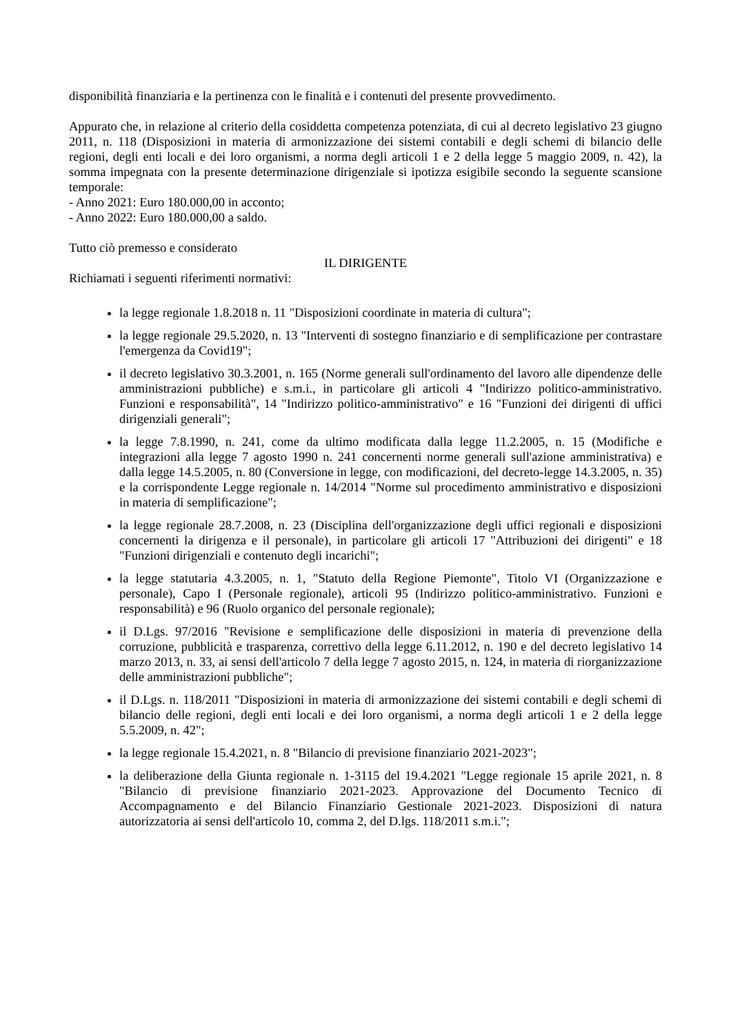disponibilità finanziaria e la pertinenza con le finalità e i contenuti del presente provvedimento.
Appurato che, in relazione al criterio della cosiddetta competenza potenziata, di cui al decreto legislativo 23 giugno 2011, n. 118 (Disposizioni in materia di armonizzazione dei sistemi contabili e degli schemi di bilancio delle regioni, degli enti locali e dei loro organismi, a norma degli articoli 1 e 2 della legge 5 maggio 2009, n. 42), la somma impegnata con la presente determinazione dirigenziale si ipotizza esigibile secondo la seguente scansione temporale:
- Anno 2021: Euro 180.000,00 in acconto;
- Anno 2022: Euro 180.000,00 a saldo.
Tutto ciò premesso e considerato
IL DIRIGENTE
Richiamati i seguenti riferimenti normativi:
la legge regionale 1.8.2018 n. 11 "Disposizioni coordinate in materia di cultura";
la legge regionale 29.5.2020, n. 13 "Interventi di sostegno finanziario e di semplificazione per contrastare l'emergenza da Covid19";
il decreto legislativo 30.3.2001, n. 165 (Norme generali sull'ordinamento del lavoro alle dipendenze delle amministrazioni pubbliche) e s.m.i., in particolare gli articoli 4 "Indirizzo politico-amministrativo. Funzioni e responsabilità", 14 "Indirizzo politico-amministrativo" e 16 "Funzioni dei dirigenti di uffici dirigenziali generali";
la legge 7.8.1990, n. 241, come da ultimo modificata dalla legge 11.2.2005, n. 15 (Modifiche e integrazioni alla legge 7 agosto 1990 n. 241 concernenti norme generali sull'azione amministrativa) e dalla legge 14.5.2005, n. 80 (Conversione in legge, con modificazioni, del decreto-legge 14.3.2005, n. 35) e la corrispondente Legge regionale n. 14/2014 "Norme sul procedimento amministrativo e disposizioni in materia di semplificazione";
la legge regionale 28.7.2008, n. 23 (Disciplina dell'organizzazione degli uffici regionali e disposizioni concernenti la dirigenza e il personale), in particolare gli articoli 17 "Attribuzioni dei dirigenti" e 18 "Funzioni dirigenziali e contenuto degli incarichi";
la legge statutaria 4.3.2005, n. 1, "Statuto della Regione Piemonte", Titolo VI (Organizzazione e personale), Capo I (Personale regionale), articoli 95 (Indirizzo politico-amministrativo. Funzioni e responsabilità) e 96 (Ruolo organico del personale regionale);
il D.Lgs. 97/2016 "Revisione e semplificazione delle disposizioni in materia di prevenzione della corruzione, pubblicità e trasparenza, correttivo della legge 6.11.2012, n. 190 e del decreto legislativo 14 marzo 2013, n. 33, ai sensi dell'articolo 7 della legge 7 agosto 2015, n. 124, in materia di riorganizzazione delle amministrazioni pubbliche";
il D.Lgs. n. 118/2011 "Disposizioni in materia di armonizzazione dei sistemi contabili e degli schemi di bilancio delle regioni, degli enti locali e dei loro organismi, a norma degli articoli 1 e 2 della legge 5.5.2009, n. 42";
la legge regionale 15.4.2021, n. 8 "Bilancio di previsione finanziario 2021-2023";
la deliberazione della Giunta regionale n. 1-3115 del 19.4.2021 "Legge regionale 15 aprile 2021, n. 8 "Bilancio di previsione finanziario 2021-2023. Approvazione del Documento Tecnico di Accompagnamento e del Bilancio Finanziario Gestionale 2021-2023. Disposizioni di natura autorizzatoria ai sensi dell'articolo 10, comma 2, del D.lgs. 118/2011 s.m.i.";